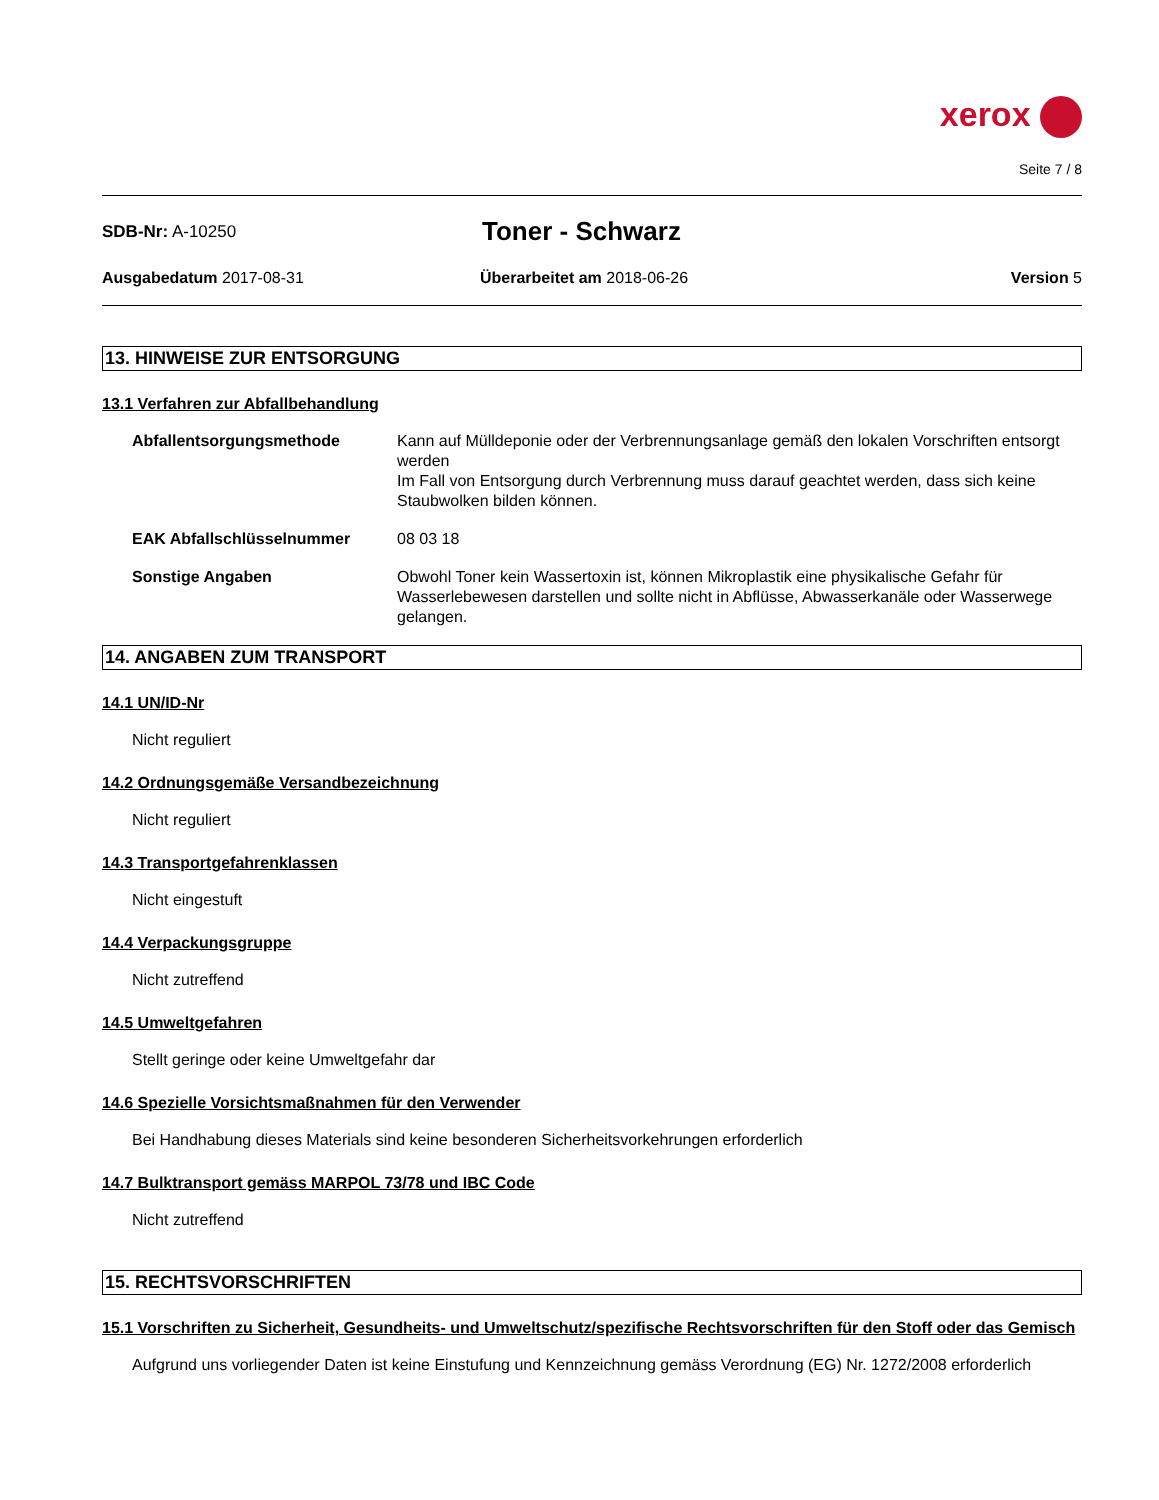xerox
Seite 7 / 8
SDB-Nr: A-10250
Toner - Schwarz
Ausgabedatum 2017-08-31 Überarbeitet am 2018-06-26 Version 5
13. HINWEISE ZUR ENTSORGUNG
13.1 Verfahren zur Abfallbehandlung
Abfallentsorgungsmethode Kann auf Mülldeponie oder der Verbrennungsanlage gemäß den lokalen Vorschriften entsorgt werden
Im Fall von Entsorgung durch Verbrennung muss darauf geachtet werden, dass sich keine Staubwolken bilden können.
EAK Abfallschlüsselnummer 08 03 18
Sonstige Angaben Obwohl Toner kein Wassertoxin ist, können Mikroplastik eine physikalische Gefahr für Wasserlebewesen darstellen und sollte nicht in Abflüsse, Abwasserkanäle oder Wasserwege gelangen.
14. ANGABEN ZUM TRANSPORT
14.1 UN/ID-Nr
Nicht reguliert
14.2 Ordnungsgemäße Versandbezeichnung
Nicht reguliert
14.3 Transportgefahrenklassen
Nicht eingestuft
14.4 Verpackungsgruppe
Nicht zutreffend
14.5 Umweltgefahren
Stellt geringe oder keine Umweltgefahr dar
14.6 Spezielle Vorsichtsmaßnahmen für den Verwender
Bei Handhabung dieses Materials sind keine besonderen Sicherheitsvorkehrungen erforderlich
14.7 Bulktransport gemäss MARPOL 73/78 und IBC Code
Nicht zutreffend
15. RECHTSVORSCHRIFTEN
15.1 Vorschriften zu Sicherheit, Gesundheits- und Umweltschutz/spezifische Rechtsvorschriften für den Stoff oder das Gemisch
Aufgrund uns vorliegender Daten ist keine Einstufung und Kennzeichnung gemäss Verordnung (EG) Nr. 1272/2008 erforderlich